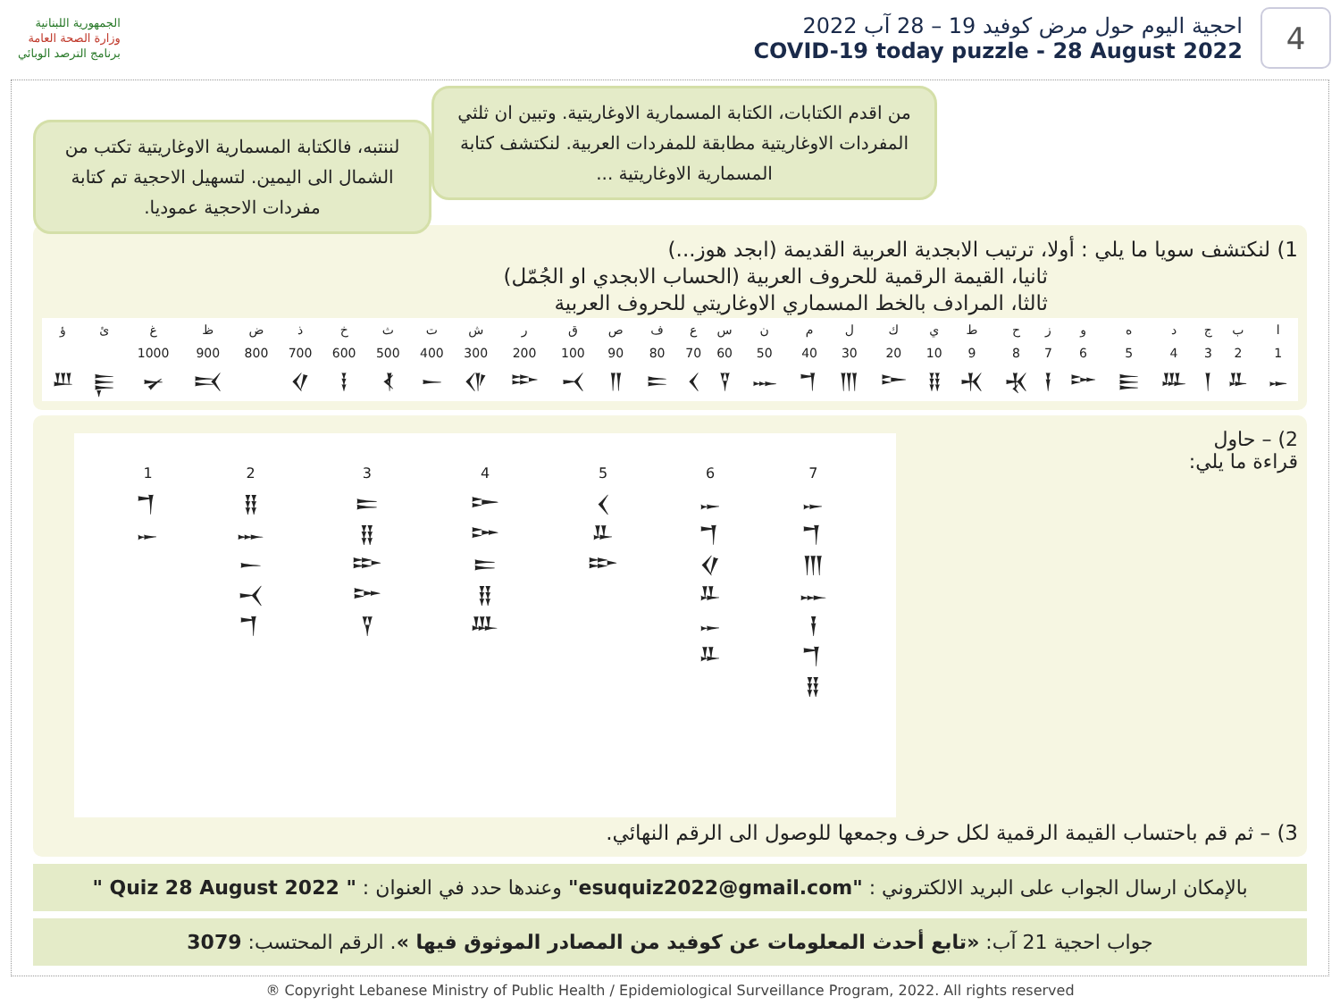الجمهورية اللبنانية
وزارة الصحة العامة
برنامج الترصد الوبائي
احجية اليوم حول مرض كوفيد 19 – 28 آب 2022
COVID-19 today puzzle - 28 August 2022
4
من اقدم الكتابات، الكتابة المسمارية الاوغاريتية. وتبين ان ثلثي المفردات الاوغاريتية مطابقة للمفردات العربية. لنكتشف كتابة المسمارية الاوغاريتية ...
لننتبه، فالكتابة المسمارية الاوغاريتية تكتب من الشمال الى اليمين. لتسهيل الاحجية تم كتابة مفردات الاحجية عموديا.
1) لنكتشف سويا ما يلي : أولا، ترتيب الابجدية العربية القديمة (ابجد هوز...)
ثانيا، القيمة الرقمية للحروف العربية (الحساب الابجدي او الجُمّل)
ثالثا، المرادف بالخط المسماري الاوغاريتي للحروف العربية
| ا | ب | ج | د | ه | و | ز | ح | ط | ي | ك | ل | م | ن | س | ع | ف | ص | ق | ر | ش | ت | ث | خ | ذ | ض | ظ | غ | ئ | ؤ |
| 1 | 2 | 3 | 4 | 5 | 6 | 7 | 8 | 9 | 10 | 20 | 30 | 40 | 50 | 60 | 70 | 80 | 90 | 100 | 200 | 300 | 400 | 500 | 600 | 700 | 800 | 900 | 1000 | | |
| 𐎀 | 𐎁 | 𐎂 | 𐎄 | 𐎅 | 𐎆 | 𐎇 | 𐎈 | 𐎉 | 𐎊 | 𐎋 | 𐎍 | 𐎎 | 𐎐 | 𐎒 | 𐎓 | 𐎔 | 𐎕 | 𐎖 | 𐎗 | 𐎌 | 𐎚 | 𐎘 | 𐎃 | 𐎏 | | 𐎑 | 𐎙 | 𐎛 | 𐎜 |
2) – حاول
قراءة ما يلي:
| 1 | 2 | 3 | 4 | 5 | 6 | 7 |
| 𐎎 𐎀 | 𐎊 𐎐 𐎚 𐎖 𐎎 | 𐎔 𐎊 𐎗 𐎆 𐎒 | 𐎋 𐎆 𐎔 𐎊 𐎄 | 𐎓 𐎁 𐎗 | 𐎀 𐎎 𐎏 𐎁 𐎀 𐎁 | 𐎀 𐎎 𐎍 𐎐 𐎇 𐎎 𐎊 |
3) – ثم قم باحتساب القيمة الرقمية لكل حرف وجمعها للوصول الى الرقم النهائي.
بالإمكان ارسال الجواب على البريد الالكتروني : "esuquiz2022@gmail.com" وعندها حدد في العنوان : " Quiz 28 August 2022 "
جواب احجية 21 آب: «تابع أحدث المعلومات عن كوفيد من المصادر الموثوق فيها ». الرقم المحتسب: 3079
® Copyright Lebanese Ministry of Public Health / Epidemiological Surveillance Program, 2022. All rights reserved